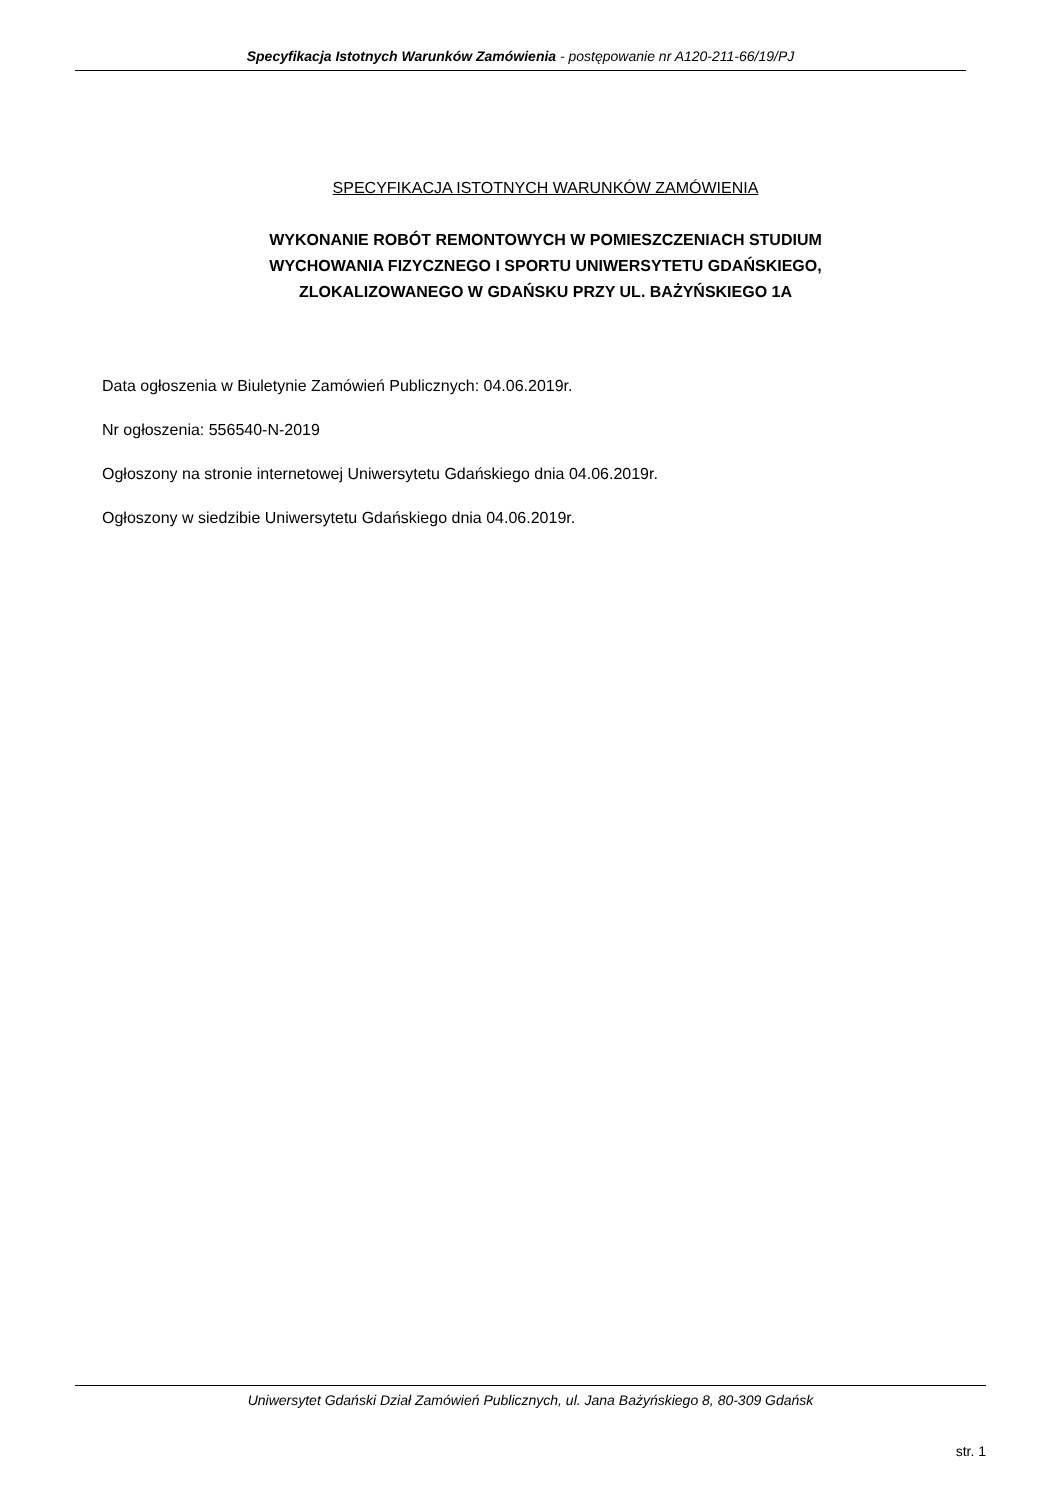Specyfikacja Istotnych Warunków Zamówienia - postępowanie nr A120-211-66/19/PJ
SPECYFIKACJA ISTOTNYCH WARUNKÓW ZAMÓWIENIA
WYKONANIE ROBÓT REMONTOWYCH W POMIESZCZENIACH STUDIUM
WYCHOWANIA FIZYCZNEGO I SPORTU UNIWERSYTETU GDAŃSKIEGO,
ZLOKALIZOWANEGO W GDAŃSKU PRZY UL. BAŻYŃSKIEGO 1A
Data ogłoszenia w Biuletynie Zamówień Publicznych: 04.06.2019r.
Nr ogłoszenia: 556540-N-2019
Ogłoszony na stronie internetowej Uniwersytetu Gdańskiego dnia 04.06.2019r.
Ogłoszony w siedzibie Uniwersytetu Gdańskiego dnia 04.06.2019r.
Uniwersytet Gdański Dział Zamówień Publicznych, ul. Jana Bażyńskiego 8, 80-309 Gdańsk
str. 1